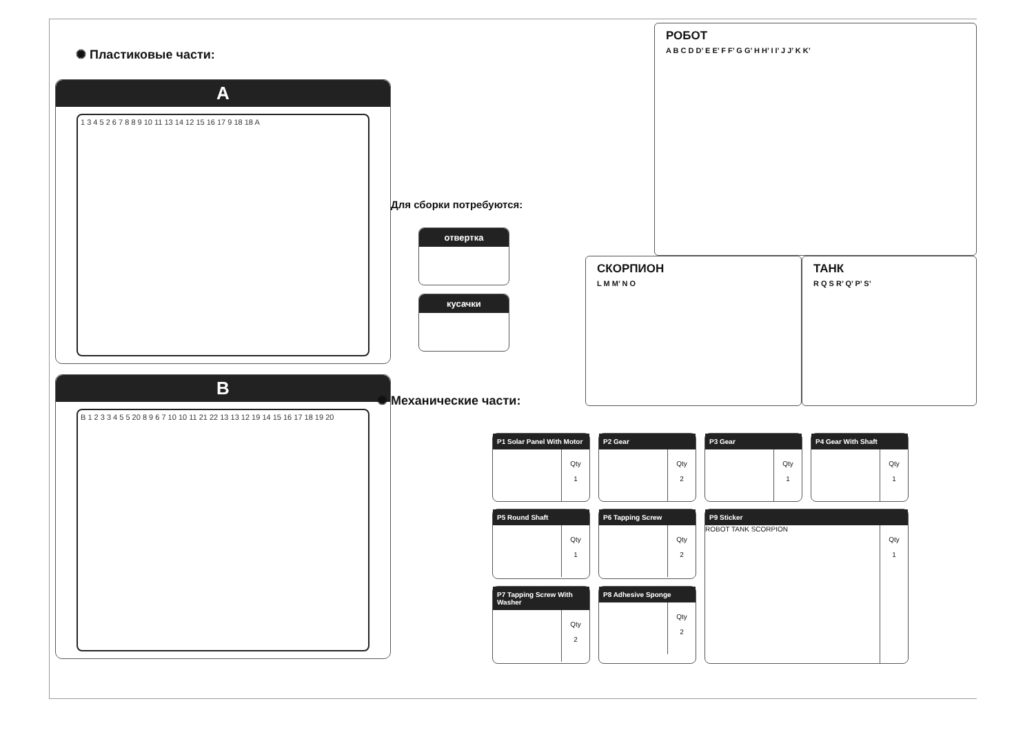✺ Пластиковые части:
A
1 3 4 5 2 6 7 8 8 9 10 11 13 14 12 15 16 17 9 18 18 A
B
B 1 2 3 3 4 5 5 20 8 9 6 7 10 10 11 21 22 13 13 12 19 14 15 16 17 18 19 20
Для сборки потребуются:
отвертка
кусачки
✺ Механические части:
РОБОТ
A B C D D’ E E’ F F’ G G’ H H’ I I’ J J’ K K’
СКОРПИОН
L M M’ N O
ТАНК
R Q S R’ Q’ P’ S’
| P1 Solar Panel With Motor Qty 1 | P2 Gear Qty 2 | P3 Gear Qty 1 | P4 Gear With Shaft Qty 1 |
| P5 Round Shaft Qty 1 | P6 Tapping Screw Qty 2 | P9 Sticker ROBOT TANK SCORPION Qty 1 | |
| P7 Tapping Screw With Washer Qty 2 | P8 Adhesive Sponge Qty 2 | | |